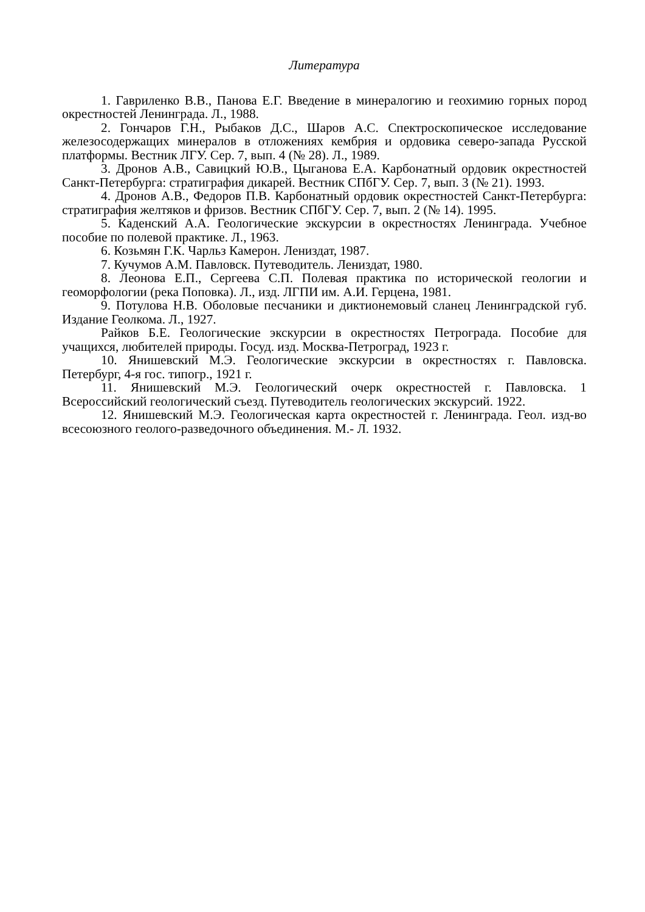Литература
1. Гавриленко В.В., Панова Е.Г. Введение в минералогию и геохимию горных пород окрестностей Ленинграда. Л., 1988.
2. Гончаров Г.Н., Рыбаков Д.С., Шаров А.С. Спектроскопическое исследование железосодержащих минералов в отложениях кембрия и ордовика северо-запада Русской платформы. Вестник ЛГУ. Сер. 7, вып. 4 (№ 28). Л., 1989.
3. Дронов А.В., Савицкий Ю.В., Цыганова Е.А. Карбонатный ордовик окрестностей Санкт-Петербурга: стратиграфия дикарей. Вестник СПбГУ. Сер. 7, вып. 3 (№ 21). 1993.
4. Дронов А.В., Федоров П.В. Карбонатный ордовик окрестностей Санкт-Петербурга: стратиграфия желтяков и фризов. Вестник СПбГУ. Сер. 7, вып. 2 (№ 14). 1995.
5. Каденский А.А. Геологические экскурсии в окрестностях Ленинграда. Учебное пособие по полевой практике. Л., 1963.
6. Козьмян Г.К. Чарльз Камерон. Лениздат, 1987.
7. Кучумов А.М. Павловск. Путеводитель. Лениздат, 1980.
8. Леонова Е.П., Сергеева С.П. Полевая практика по исторической геологии и геоморфологии (река Поповка). Л., изд. ЛГПИ им. А.И. Герцена, 1981.
9. Потулова Н.В. Оболовые песчаники и диктионемовый сланец Ленинградской губ. Издание Геолкома. Л., 1927.
Райков Б.Е. Геологические экскурсии в окрестностях Петрограда. Пособие для учащихся, любителей природы. Госуд. изд. Москва-Петроград, 1923 г.
10. Янишевский М.Э. Геологические экскурсии в окрестностях г. Павловска. Петербург, 4-я гос. типогр., 1921 г.
11. Янишевский М.Э. Геологический очерк окрестностей г. Павловска. 1 Всероссийский геологический съезд. Путеводитель геологических экскурсий. 1922.
12. Янишевский М.Э. Геологическая карта окрестностей г. Ленинграда. Геол. изд-во всесоюзного геолого-разведочного объединения. М.- Л. 1932.